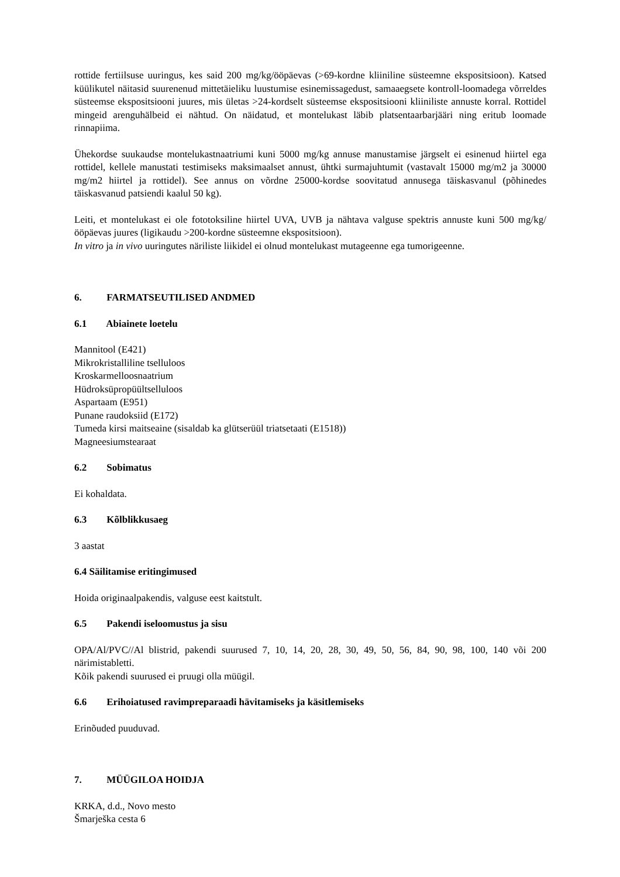rottide fertiilsuse uuringus, kes said 200 mg/kg/ööpäevas (>69-kordne kliiniline süsteemne ekspositsioon). Katsed küülikutel näitasid suurenenud mittetäieliku luustumise esinemissagedust, samaaegsete kontroll-loomadega võrreldes süsteemse ekspositsiooni juures, mis ületas >24-kordselt süsteemse ekspositsiooni kliiniliste annuste korral. Rottidel mingeid arenguhälbeid ei nähtud. On näidatud, et montelukast läbib platsentaarbarjääri ning eritub loomade rinnapiima.
Ühekordse suukaudse montelukastnaatriumi kuni 5000 mg/kg annuse manustamise järgselt ei esinenud hiirtel ega rottidel, kellele manustati testimiseks maksimaalset annust, ühtki surmajuhtumit (vastavalt 15000 mg/m2 ja 30000 mg/m2 hiirtel ja rottidel). See annus on võrdne 25000-kordse soovitatud annusega täiskasvanul (põhinedes täiskasvanud patsiendi kaalul 50 kg).
Leiti, et montelukast ei ole fototoksiline hiirtel UVA, UVB ja nähtava valguse spektris annuste kuni 500 mg/kg/ööpäevas juures (ligikaudu >200-kordne süsteemne ekspositsioon).
In vitro ja in vivo uuringutes näriliste liikidel ei olnud montelukast mutageenne ega tumorigeenne.
6. FARMATSEUTILISED ANDMED
6.1 Abiainete loetelu
Mannitool (E421)
Mikrokristalliline tselluloos
Kroskarmelloosnaatrium
Hüdroksüpropüültselluloos
Aspartaam (E951)
Punane raudoksiid (E172)
Tumeda kirsi maitseaine (sisaldab ka glütserüül triatsetaati (E1518))
Magneesiumstearaat
6.2 Sobimatus
Ei kohaldata.
6.3 Kõlblikkusaeg
3 aastat
6.4 Säilitamise eritingimused
Hoida originaalpakendis, valguse eest kaitstult.
6.5 Pakendi iseloomustus ja sisu
OPA/Al/PVC//Al blistrid, pakendi suurused 7, 10, 14, 20, 28, 30, 49, 50, 56, 84, 90, 98, 100, 140 või 200 närimistabletti.
Kõik pakendi suurused ei pruugi olla müügil.
6.6 Erihoiatused ravimpreparaadi hävitamiseks ja käsitlemiseks
Erinõuded puuduvad.
7. MÜÜGILOA HOIDJA
KRKA, d.d., Novo mesto
Šmarješka cesta 6